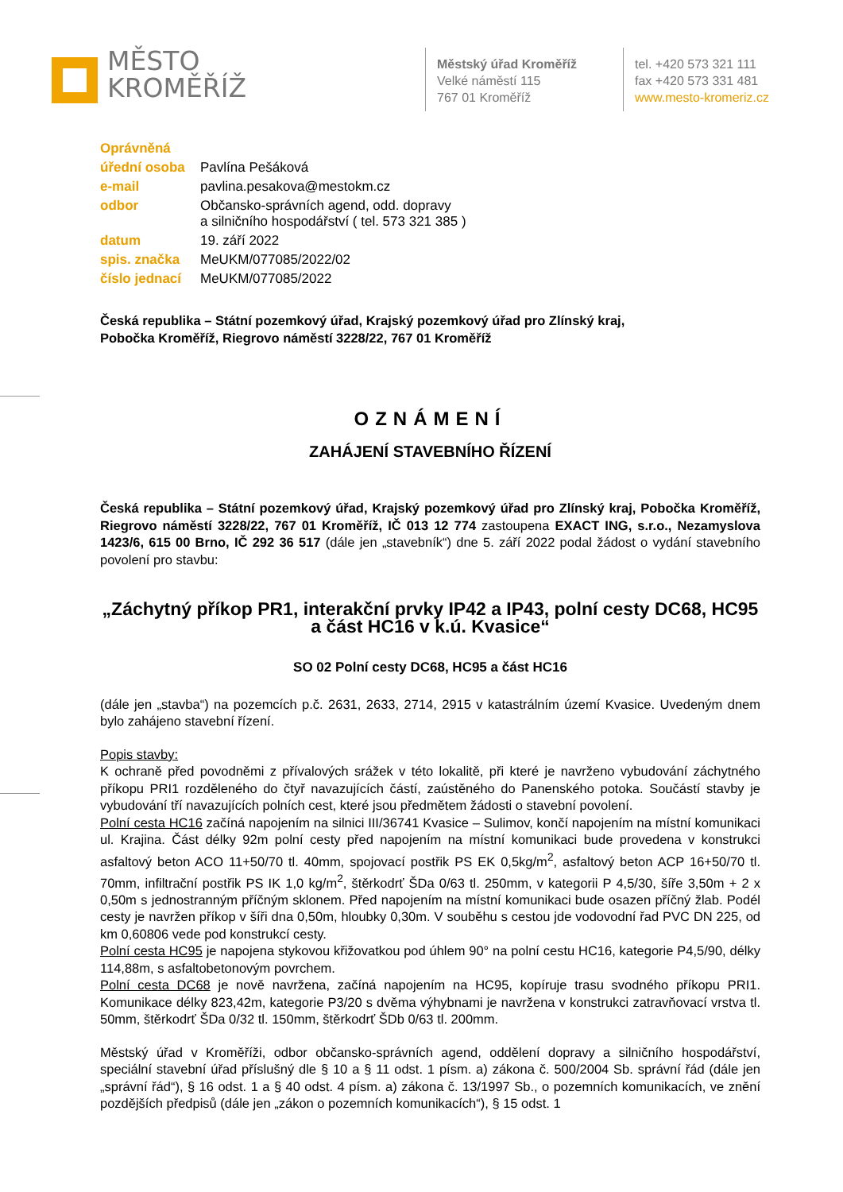MĚSTO
KROMĚŘÍŽ
Městský úřad Kroměříž
Velké náměstí 115
767 01 Kroměříž
tel. +420 573 321 111
fax +420 573 331 481
www.mesto-kromeriz.cz
| Oprávněná | |
| úřední osoba | Pavlína Pešáková |
| e-mail | pavlina.pesakova@mestokm.cz |
| odbor | Občansko-správních agend, odd. dopravy a silničního hospodářství ( tel. 573 321 385 ) |
| datum | 19. září 2022 |
| spis. značka | MeUKM/077085/2022/02 |
| číslo jednací | MeUKM/077085/2022 |
Česká republika – Státní pozemkový úřad, Krajský pozemkový úřad pro Zlínský kraj,
Pobočka Kroměříž, Riegrovo náměstí 3228/22, 767 01 Kroměříž
OZNÁMENÍ
ZAHÁJENÍ STAVEBNÍHO ŘÍZENÍ
Česká republika – Státní pozemkový úřad, Krajský pozemkový úřad pro Zlínský kraj, Pobočka Kroměříž, Riegrovo náměstí 3228/22, 767 01 Kroměříž, IČ 013 12 774 zastoupena EXACT ING, s.r.o., Nezamyslova 1423/6, 615 00 Brno, IČ 292 36 517 (dále jen „stavebník“) dne 5. září 2022 podal žádost o vydání stavebního povolení pro stavbu:
„Záchytný příkop PR1, interakční prvky IP42 a IP43, polní cesty DC68, HC95 a část HC16 v k.ú. Kvasice“
SO 02 Polní cesty DC68, HC95 a část HC16
(dále jen „stavba“) na pozemcích p.č. 2631, 2633, 2714, 2915 v katastrálním území Kvasice. Uvedeným dnem bylo zahájeno stavební řízení.
Popis stavby:
K ochraně před povodněmi z přívalových srážek v této lokalitě, při které je navrženo vybudování záchytného příkopu PRI1 rozděleného do čtyř navazujících částí, zaústěného do Panenského potoka. Součástí stavby je vybudování tří navazujících polních cest, které jsou předmětem žádosti o stavební povolení.
Polní cesta HC16 začíná napojením na silnici III/36741 Kvasice – Sulimov, končí napojením na místní komunikaci ul. Krajina. Část délky 92m polní cesty před napojením na místní komunikaci bude provedena v konstrukci asfaltový beton ACO 11+50/70 tl. 40mm, spojovací postřik PS EK 0,5kg/m<sup>2</sup>, asfaltový beton ACP 16+50/70 tl. 70mm, infiltrační postřik PS IK 1,0 kg/m<sup>2</sup>, štěrkodrť ŠDa 0/63 tl. 250mm, v kategorii P 4,5/30, šíře 3,50m + 2 x 0,50m s jednostranným příčným sklonem. Před napojením na místní komunikaci bude osazen příčný žlab. Podél cesty je navržen příkop v šíři dna 0,50m, hloubky 0,30m. V souběhu s cestou jde vodovodní řad PVC DN 225, od km 0,60806 vede pod konstrukcí cesty.
Polní cesta HC95 je napojena stykovou křižovatkou pod úhlem 90° na polní cestu HC16, kategorie P4,5/90, délky 114,88m, s asfaltobetonovým povrchem.
Polní cesta DC68 je nově navržena, začíná napojením na HC95, kopíruje trasu svodného příkopu PRI1. Komunikace délky 823,42m, kategorie P3/20 s dvěma výhybnami je navržena v konstrukci zatravňovací vrstva tl. 50mm, štěrkodrť ŠDa 0/32 tl. 150mm, štěrkodrť ŠDb 0/63 tl. 200mm.
Městský úřad v Kroměříži, odbor občansko-správních agend, oddělení dopravy a silničního hospodářství, speciální stavební úřad příslušný dle § 10 a § 11 odst. 1 písm. a) zákona č. 500/2004 Sb. správní řád (dále jen „správní řád“), § 16 odst. 1 a § 40 odst. 4 písm. a) zákona č. 13/1997 Sb., o pozemních komunikacích, ve znění pozdějších předpisů (dále jen „zákon o pozemních komunikacích“), § 15 odst. 1